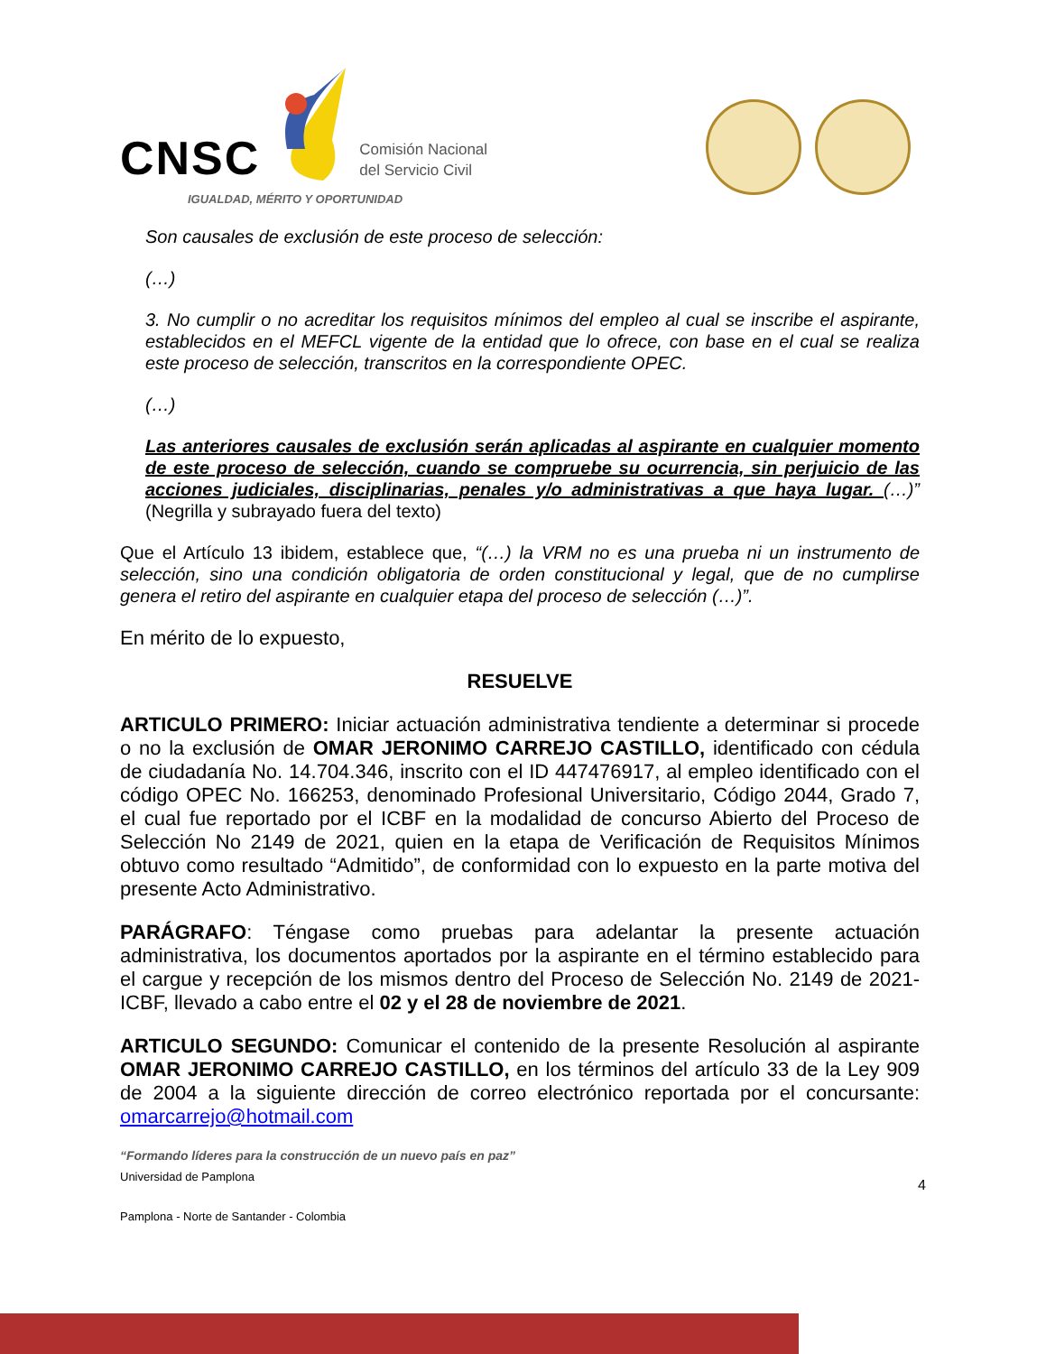CNSC
Comisión Nacional
del Servicio Civil
IGUALDAD, MÉRITO Y OPORTUNIDAD
Son causales de exclusión de este proceso de selección:
(…)
3. No cumplir o no acreditar los requisitos mínimos del empleo al cual se inscribe el aspirante, establecidos en el MEFCL vigente de la entidad que lo ofrece, con base en el cual se realiza este proceso de selección, transcritos en la correspondiente OPEC.
(…)
Las anteriores causales de exclusión serán aplicadas al aspirante en cualquier momento de este proceso de selección, cuando se compruebe su ocurrencia, sin perjuicio de las acciones judiciales, disciplinarias, penales y/o administrativas a que haya lugar. (…)” (Negrilla y subrayado fuera del texto)
Que el Artículo 13 ibidem, establece que, “(…) la VRM no es una prueba ni un instrumento de selección, sino una condición obligatoria de orden constitucional y legal, que de no cumplirse genera el retiro del aspirante en cualquier etapa del proceso de selección (…)”.
En mérito de lo expuesto,
RESUELVE
ARTICULO PRIMERO: Iniciar actuación administrativa tendiente a determinar si procede o no la exclusión de OMAR JERONIMO CARREJO CASTILLO, identificado con cédula de ciudadanía No. 14.704.346, inscrito con el ID 447476917, al empleo identificado con el código OPEC No. 166253, denominado Profesional Universitario, Código 2044, Grado 7, el cual fue reportado por el ICBF en la modalidad de concurso Abierto del Proceso de Selección No 2149 de 2021, quien en la etapa de Verificación de Requisitos Mínimos obtuvo como resultado “Admitido”, de conformidad con lo expuesto en la parte motiva del presente Acto Administrativo.
PARÁGRAFO: Téngase como pruebas para adelantar la presente actuación administrativa, los documentos aportados por la aspirante en el término establecido para el cargue y recepción de los mismos dentro del Proceso de Selección No. 2149 de 2021-ICBF, llevado a cabo entre el 02 y el 28 de noviembre de 2021.
ARTICULO SEGUNDO: Comunicar el contenido de la presente Resolución al aspirante OMAR JERONIMO CARREJO CASTILLO, en los términos del artículo 33 de la Ley 909 de 2004 a la siguiente dirección de correo electrónico reportada por el concursante: omarcarrejo@hotmail.com
“Formando líderes para la construcción de un nuevo país en paz”
Universidad de Pamplona 4
Pamplona - Norte de Santander - Colombia